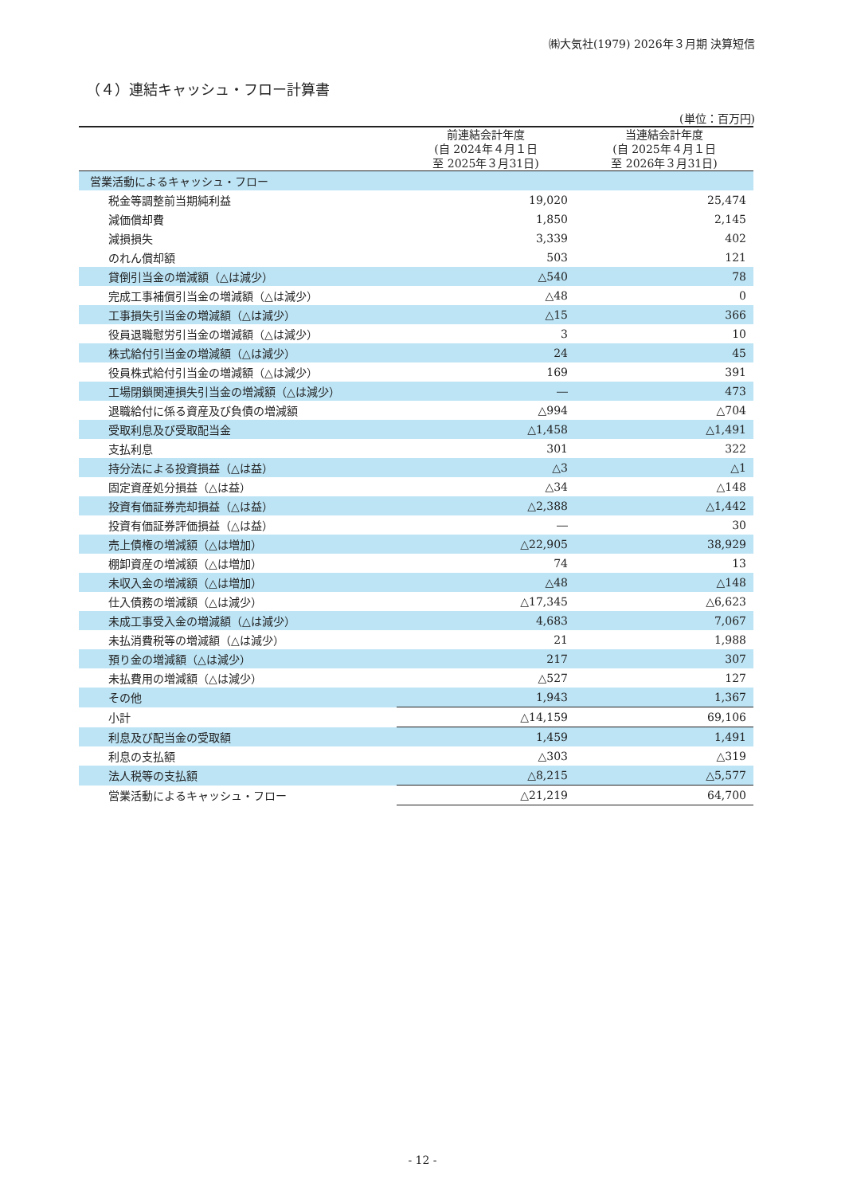㈱大気社(1979) 2026年３月期 決算短信
（４）連結キャッシュ・フロー計算書
(単位：百万円)
| | 前連結会計年度 (自 2024年４月１日 至 2025年３月31日) | 当連結会計年度 (自 2025年４月１日 至 2026年３月31日) |
| --- | --- | --- |
| 営業活動によるキャッシュ・フロー | | |
| 税金等調整前当期純利益 | 19,020 | 25,474 |
| 減価償却費 | 1,850 | 2,145 |
| 減損損失 | 3,339 | 402 |
| のれん償却額 | 503 | 121 |
| 貸倒引当金の増減額（△は減少） | △540 | 78 |
| 完成工事補償引当金の増減額（△は減少） | △48 | 0 |
| 工事損失引当金の増減額（△は減少） | △15 | 366 |
| 役員退職慰労引当金の増減額（△は減少） | 3 | 10 |
| 株式給付引当金の増減額（△は減少） | 24 | 45 |
| 役員株式給付引当金の増減額（△は減少） | 169 | 391 |
| 工場閉鎖関連損失引当金の増減額（△は減少） | ― | 473 |
| 退職給付に係る資産及び負債の増減額 | △994 | △704 |
| 受取利息及び受取配当金 | △1,458 | △1,491 |
| 支払利息 | 301 | 322 |
| 持分法による投資損益（△は益） | △3 | △1 |
| 固定資産処分損益（△は益） | △34 | △148 |
| 投資有価証券売却損益（△は益） | △2,388 | △1,442 |
| 投資有価証券評価損益（△は益） | ― | 30 |
| 売上債権の増減額（△は増加） | △22,905 | 38,929 |
| 棚卸資産の増減額（△は増加） | 74 | 13 |
| 未収入金の増減額（△は増加） | △48 | △148 |
| 仕入債務の増減額（△は減少） | △17,345 | △6,623 |
| 未成工事受入金の増減額（△は減少） | 4,683 | 7,067 |
| 未払消費税等の増減額（△は減少） | 21 | 1,988 |
| 預り金の増減額（△は減少） | 217 | 307 |
| 未払費用の増減額（△は減少） | △527 | 127 |
| その他 | 1,943 | 1,367 |
| 小計 | △14,159 | 69,106 |
| 利息及び配当金の受取額 | 1,459 | 1,491 |
| 利息の支払額 | △303 | △319 |
| 法人税等の支払額 | △8,215 | △5,577 |
| 営業活動によるキャッシュ・フロー | △21,219 | 64,700 |
- 12 -